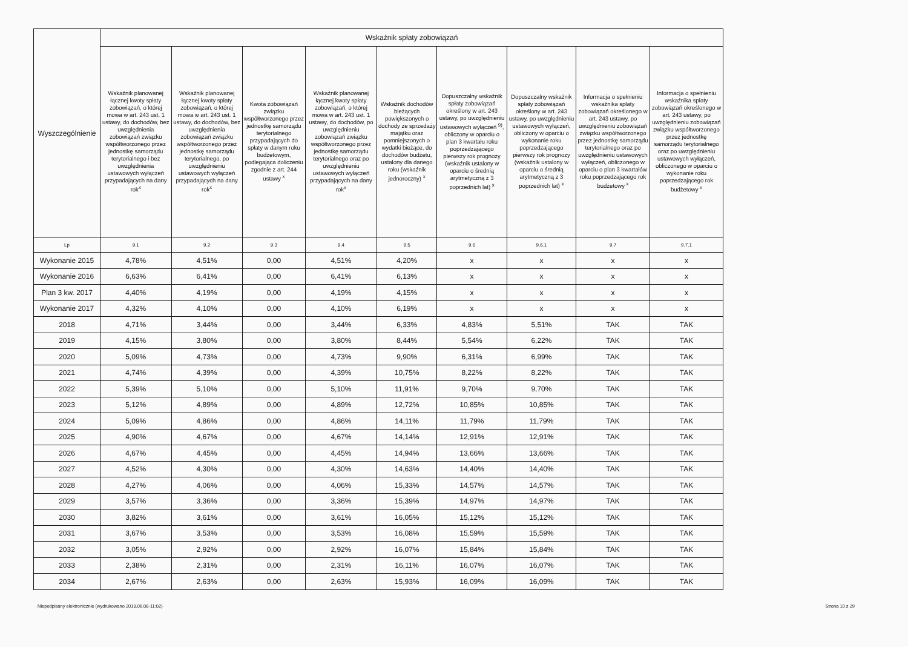| Wyszczególnienie | Wskaźnik spłaty zobowiązań | | | | | | | | |
| --- | --- | --- | --- | --- | --- | --- | --- | --- | --- |
| | Wskaźnik planowanej łącznej kwoty spłaty zobowiązań, o której mowa w art. 243 ust. 1 ustawy, do dochodów, bez uwzględnienia zobowiązań związku współtworzonego przez jednostkę samorządu terytorialnego i bez uwzględnienia ustawowych wyłączeń przypadających na dany rok<sup>x</sup> | Wskaźnik planowanej łącznej kwoty spłaty zobowiązań, o której mowa w art. 243 ust. 1 ustawy, do dochodów, bez uwzględnienia zobowiązań związku współtworzonego przez jednostkę samorządu terytorialnego, po uwzględnieniu ustawowych wyłączeń przypadających na dany rok<sup>x</sup> | Kwota zobowiązań związku współtworzonego przez jednostkę samorządu terytorialnego przypadających do spłaty w danym roku budżetowym, podlegająca doliczeniu zgodnie z art. 244 ustawy <sup>x</sup> | Wskaźnik planowanej łącznej kwoty spłaty zobowiązań, o której mowa w art. 243 ust. 1 ustawy, do dochodów, po uwzględnieniu zobowiązań związku współtworzonego przez jednostkę samorządu terytorialnego oraz po uwzględnieniu ustawowych wyłączeń przypadających na dany rok<sup>x</sup> | Wskaźnik dochodów bieżących powiększonych o dochody ze sprzedaży majątku oraz pomniejszonych o wydatki bieżące, do dochodów budżetu, ustalony dla danego roku (wskaźnik jednoroczny) <sup>x</sup> | Dopuszczalny wskaźnik spłaty zobowiązań określony w art. 243 ustawy, po uwzględnieniu ustawowych wyłączeń <sup>9)</sup>, obliczony w oparciu o plan 3 kwartału roku poprzedzającego pierwszy rok prognozy (wskaźnik ustalony w oparciu o średnią arytmetyczną z 3 poprzednich lat) <sup>x</sup> | Dopuszczalny wskaźnik spłaty zobowiązań określony w art. 243 ustawy, po uwzględnieniu ustawowych wyłączeń, obliczony w oparciu o wykonanie roku poprzedzającego pierwszy rok prognozy (wskaźnik ustalony w oparciu o średnią arytmetyczną z 3 poprzednich lat) <sup>x</sup> | Informacja o spełnieniu wskaźnika spłaty zobowiązań określonego w art. 243 ustawy, po uwzględnieniu zobowiązań związku współtworzonego przez jednostkę samorządu terytorialnego oraz po uwzględnieniu ustawowych wyłączeń, obliczonego w oparciu o plan 3 kwartałów roku poprzedzającego rok budżetowy <sup>x</sup> | Informacja o spełnieniu wskaźnika spłaty zobowiązań określonego w art. 243 ustawy, po uwzględnieniu zobowiązań związku współtworzonego przez jednostkę samorządu terytorialnego oraz po uwzględnieniu ustawowych wyłączeń, obliczonego w oparciu o wykonanie roku poprzedzającego rok budżetowy <sup>x</sup> |
| Lp | 9.1 | 9.2 | 9.3 | 9.4 | 9.5 | 9.6 | 9.6.1 | 9.7 | 9.7.1 |
| Wykonanie 2015 | 4,78% | 4,51% | 0,00 | 4,51% | 4,20% | x | x | x | x |
| Wykonanie 2016 | 6,63% | 6,41% | 0,00 | 6,41% | 6,13% | x | x | x | x |
| Plan 3 kw. 2017 | 4,40% | 4,19% | 0,00 | 4,19% | 4,15% | x | x | x | x |
| Wykonanie 2017 | 4,32% | 4,10% | 0,00 | 4,10% | 6,19% | x | x | x | x |
| 2018 | 4,71% | 3,44% | 0,00 | 3,44% | 6,33% | 4,83% | 5,51% | TAK | TAK |
| 2019 | 4,15% | 3,80% | 0,00 | 3,80% | 8,44% | 5,54% | 6,22% | TAK | TAK |
| 2020 | 5,09% | 4,73% | 0,00 | 4,73% | 9,90% | 6,31% | 6,99% | TAK | TAK |
| 2021 | 4,74% | 4,39% | 0,00 | 4,39% | 10,75% | 8,22% | 8,22% | TAK | TAK |
| 2022 | 5,39% | 5,10% | 0,00 | 5,10% | 11,91% | 9,70% | 9,70% | TAK | TAK |
| 2023 | 5,12% | 4,89% | 0,00 | 4,89% | 12,72% | 10,85% | 10,85% | TAK | TAK |
| 2024 | 5,09% | 4,86% | 0,00 | 4,86% | 14,11% | 11,79% | 11,79% | TAK | TAK |
| 2025 | 4,90% | 4,67% | 0,00 | 4,67% | 14,14% | 12,91% | 12,91% | TAK | TAK |
| 2026 | 4,67% | 4,45% | 0,00 | 4,45% | 14,94% | 13,66% | 13,66% | TAK | TAK |
| 2027 | 4,52% | 4,30% | 0,00 | 4,30% | 14,63% | 14,40% | 14,40% | TAK | TAK |
| 2028 | 4,27% | 4,06% | 0,00 | 4,06% | 15,33% | 14,57% | 14,57% | TAK | TAK |
| 2029 | 3,57% | 3,36% | 0,00 | 3,36% | 15,39% | 14,97% | 14,97% | TAK | TAK |
| 2030 | 3,82% | 3,61% | 0,00 | 3,61% | 16,05% | 15,12% | 15,12% | TAK | TAK |
| 2031 | 3,67% | 3,53% | 0,00 | 3,53% | 16,08% | 15,59% | 15,59% | TAK | TAK |
| 2032 | 3,05% | 2,92% | 0,00 | 2,92% | 16,07% | 15,84% | 15,84% | TAK | TAK |
| 2033 | 2,38% | 2,31% | 0,00 | 2,31% | 16,11% | 16,07% | 16,07% | TAK | TAK |
| 2034 | 2,67% | 2,63% | 0,00 | 2,63% | 15,93% | 16,09% | 16,09% | TAK | TAK |
Niepodpisany elektronicznie (wydrukowano 2018.06.08-11:02) Strona 10 z 29